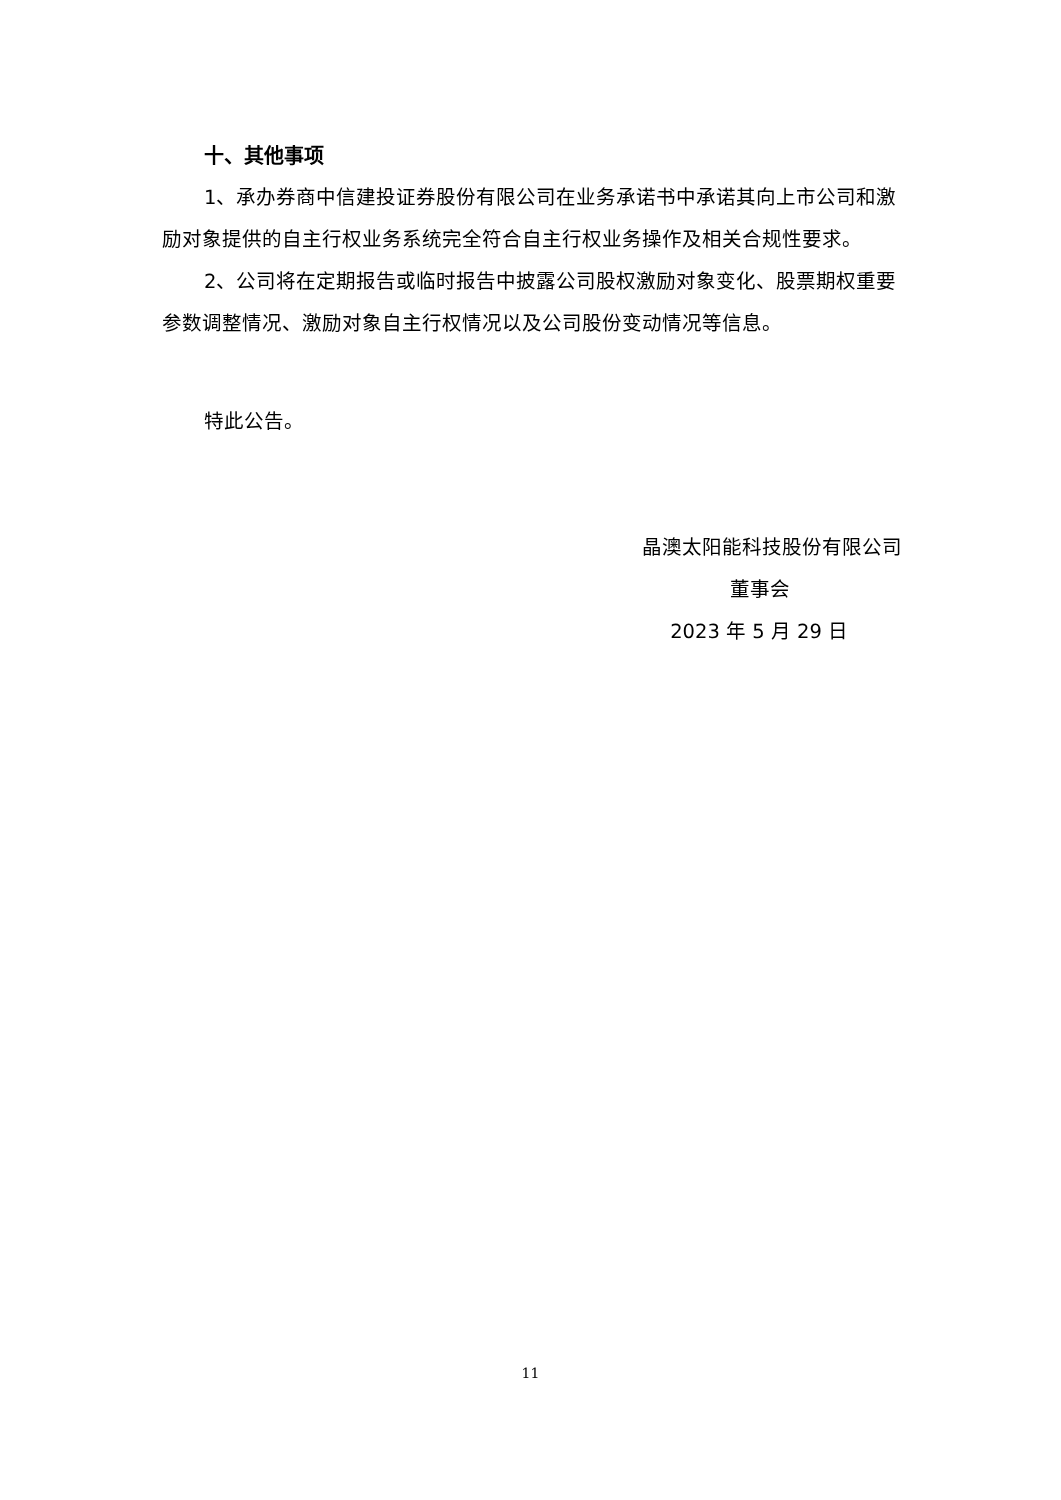十、其他事项
1、承办券商中信建投证券股份有限公司在业务承诺书中承诺其向上市公司和激励对象提供的自主行权业务系统完全符合自主行权业务操作及相关合规性要求。
2、公司将在定期报告或临时报告中披露公司股权激励对象变化、股票期权重要参数调整情况、激励对象自主行权情况以及公司股份变动情况等信息。
特此公告。
晶澳太阳能科技股份有限公司
董事会
2023 年 5 月 29 日
11